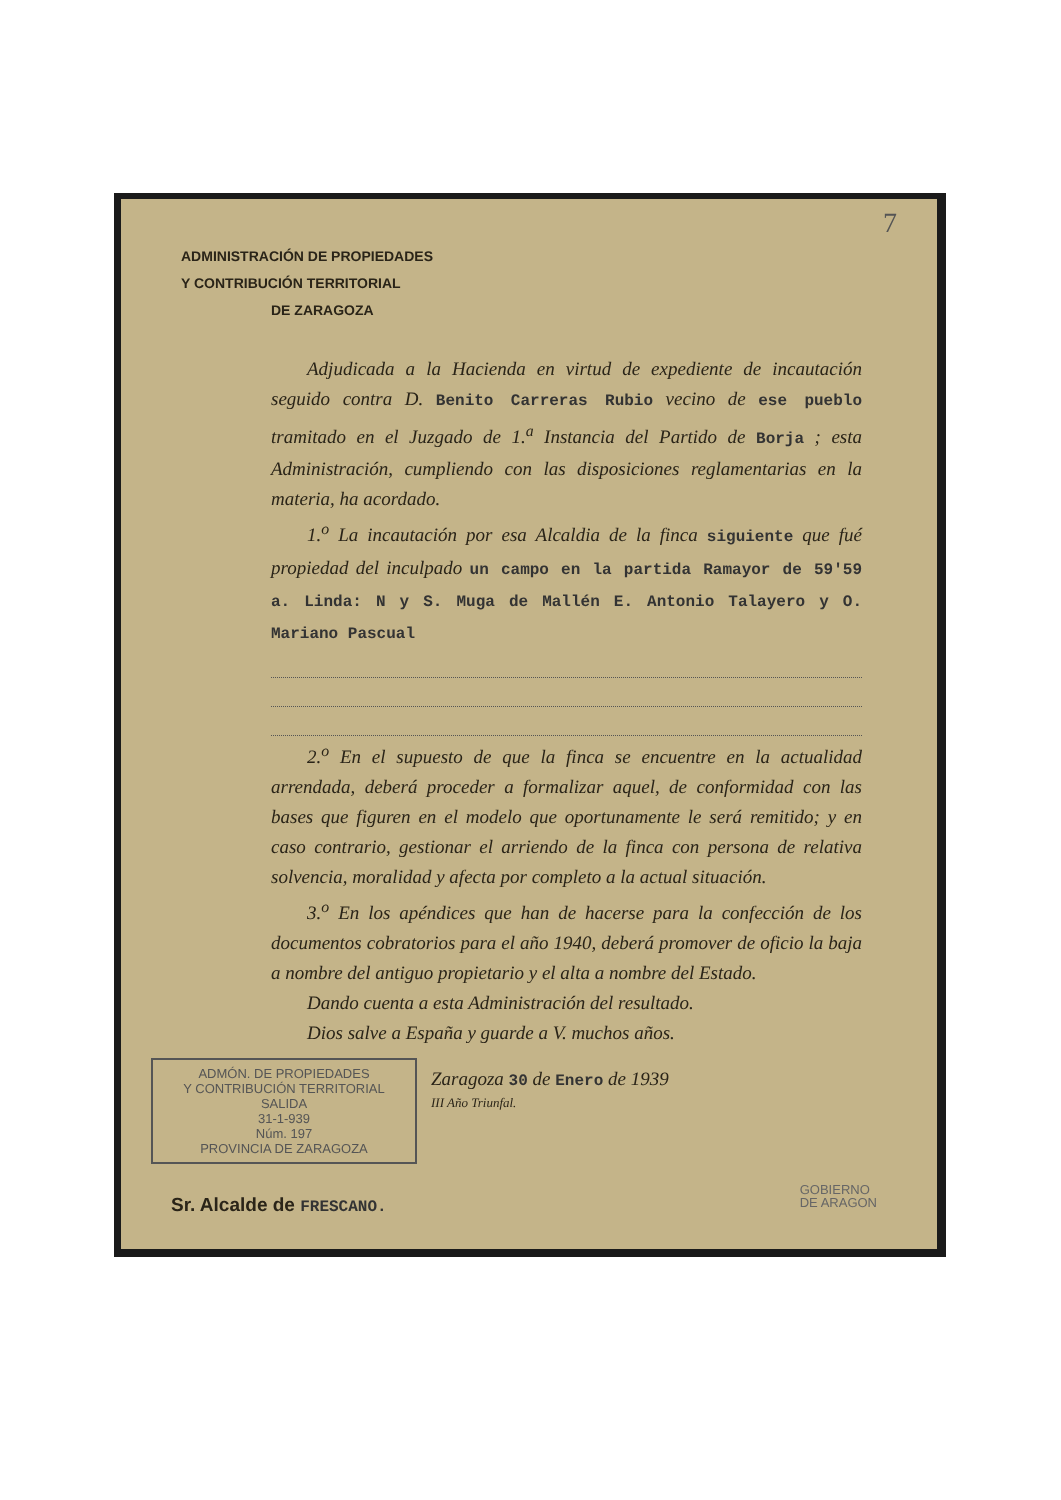7
ADMINISTRACIÓN DE PROPIEDADES
Y CONTRIBUCIÓN TERRITORIAL
DE ZARAGOZA
Adjudicada a la Hacienda en virtud de expediente de incautación seguido contra D. Benito Carreras Rubio vecino de ese pueblo tramitado en el Juzgado de 1.<sup>a</sup> Instancia del Partido de Borja ; esta Administración, cumpliendo con las disposiciones reglamentarias en la materia, ha acordado.
1.<sup>o</sup> La incautación por esa Alcaldia de la finca siguiente que fué propiedad del inculpado un campo en la partida Ramayor de 59'59 a. Linda: N y S. Muga de Mallén E. Antonio Talayero y O. Mariano Pascual
2.<sup>o</sup> En el supuesto de que la finca se encuentre en la actualidad arrendada, deberá proceder a formalizar aquel, de conformidad con las bases que figuren en el modelo que oportunamente le será remitido; y en caso contrario, gestionar el arriendo de la finca con persona de relativa solvencia, moralidad y afecta por completo a la actual situación.
3.<sup>o</sup> En los apéndices que han de hacerse para la confección de los documentos cobratorios para el año 1940, deberá promover de oficio la baja a nombre del antiguo propietario y el alta a nombre del Estado.
Dando cuenta a esta Administración del resultado.
Dios salve a España y guarde a V. muchos años.
ADMÓN. DE PROPIEDADES
Y CONTRIBUCIÓN TERRITORIAL
SALIDA
31-1-939
Núm. 197
PROVINCIA DE ZARAGOZA
Zaragoza 30 de Enero de 1939
III Año Triunfal.
Sr. Alcalde de FRESCANO.
GOBIERNO
DE ARAGON